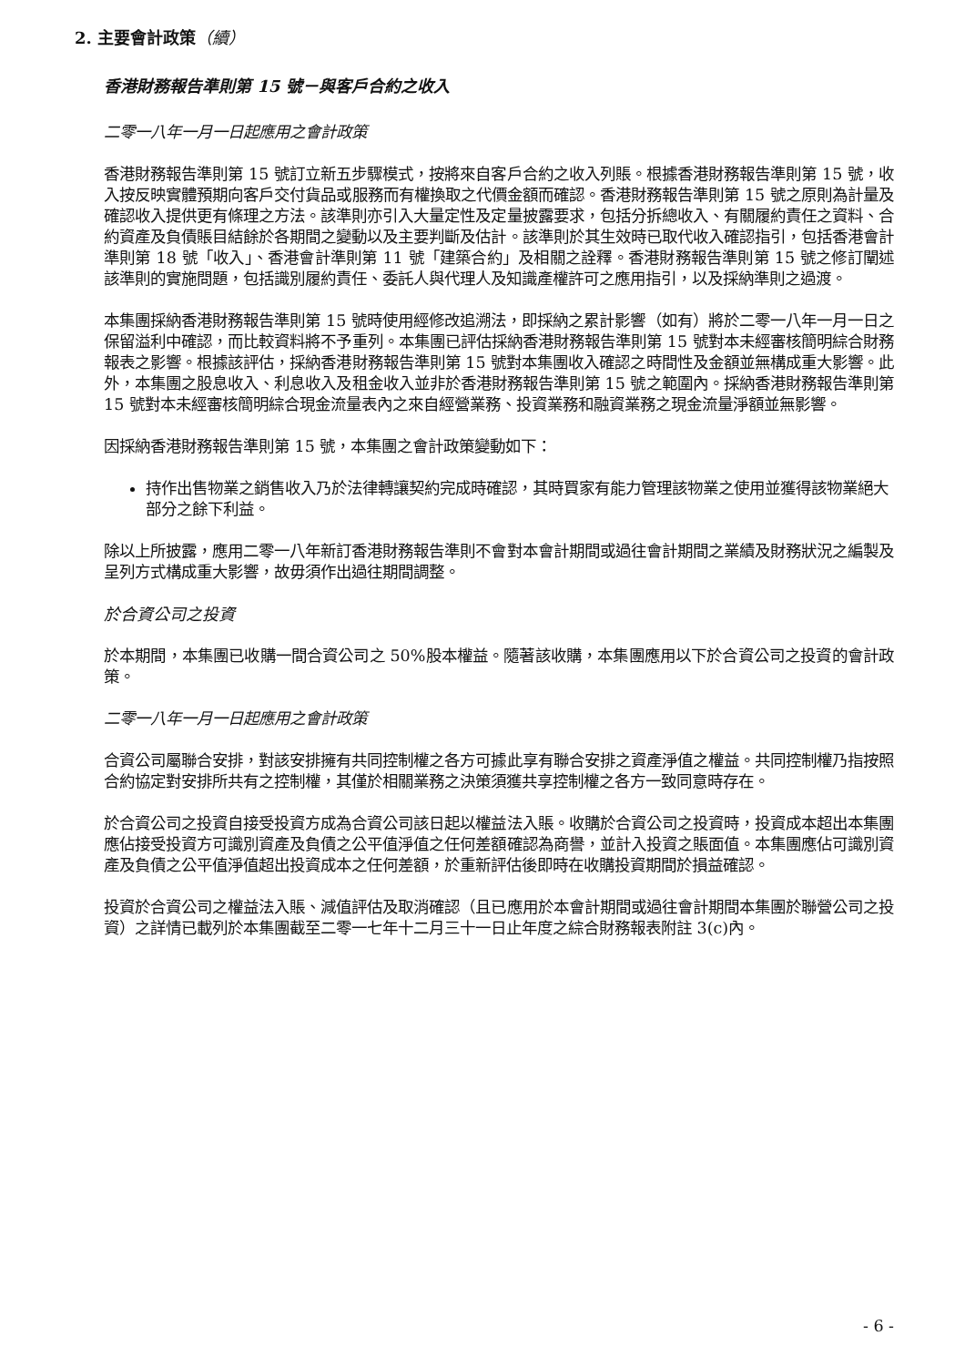2. 主要會計政策（續）
香港財務報告準則第 15 號－與客戶合約之收入
二零一八年一月一日起應用之會計政策
香港財務報告準則第 15 號訂立新五步驟模式，按將來自客戶合約之收入列賬。根據香港財務報告準則第 15 號，收入按反映實體預期向客戶交付貨品或服務而有權換取之代價金額而確認。香港財務報告準則第 15 號之原則為計量及確認收入提供更有條理之方法。該準則亦引入大量定性及定量披露要求，包括分拆總收入、有關履約責任之資料、合約資產及負債賬目結餘於各期間之變動以及主要判斷及估計。該準則於其生效時已取代收入確認指引，包括香港會計準則第 18 號「收入」、香港會計準則第 11 號「建築合約」及相關之詮釋。香港財務報告準則第 15 號之修訂闡述該準則的實施問題，包括識別履約責任、委託人與代理人及知識產權許可之應用指引，以及採納準則之過渡。
本集團採納香港財務報告準則第 15 號時使用經修改追溯法，即採納之累計影響（如有）將於二零一八年一月一日之保留溢利中確認，而比較資料將不予重列。本集團已評估採納香港財務報告準則第 15 號對本未經審核簡明綜合財務報表之影響。根據該評估，採納香港財務報告準則第 15 號對本集團收入確認之時間性及金額並無構成重大影響。此外，本集團之股息收入、利息收入及租金收入並非於香港財務報告準則第 15 號之範圍內。採納香港財務報告準則第 15 號對本未經審核簡明綜合現金流量表內之來自經營業務、投資業務和融資業務之現金流量淨額並無影響。
因採納香港財務報告準則第 15 號，本集團之會計政策變動如下：
持作出售物業之銷售收入乃於法律轉讓契約完成時確認，其時買家有能力管理該物業之使用並獲得該物業絕大部分之餘下利益。
除以上所披露，應用二零一八年新訂香港財務報告準則不會對本會計期間或過往會計期間之業績及財務狀況之編製及呈列方式構成重大影響，故毋須作出過往期間調整。
於合資公司之投資
於本期間，本集團已收購一間合資公司之 50%股本權益。隨著該收購，本集團應用以下於合資公司之投資的會計政策。
二零一八年一月一日起應用之會計政策
合資公司屬聯合安排，對該安排擁有共同控制權之各方可據此享有聯合安排之資產淨值之權益。共同控制權乃指按照合約協定對安排所共有之控制權，其僅於相關業務之決策須獲共享控制權之各方一致同意時存在。
於合資公司之投資自接受投資方成為合資公司該日起以權益法入賬。收購於合資公司之投資時，投資成本超出本集團應佔接受投資方可識別資產及負債之公平值淨值之任何差額確認為商譽，並計入投資之賬面值。本集團應佔可識別資產及負債之公平值淨值超出投資成本之任何差額，於重新評估後即時在收購投資期間於損益確認。
投資於合資公司之權益法入賬、減值評估及取消確認（且已應用於本會計期間或過往會計期間本集團於聯營公司之投資）之詳情已載列於本集團截至二零一七年十二月三十一日止年度之綜合財務報表附註 3(c)內。
- 6 -